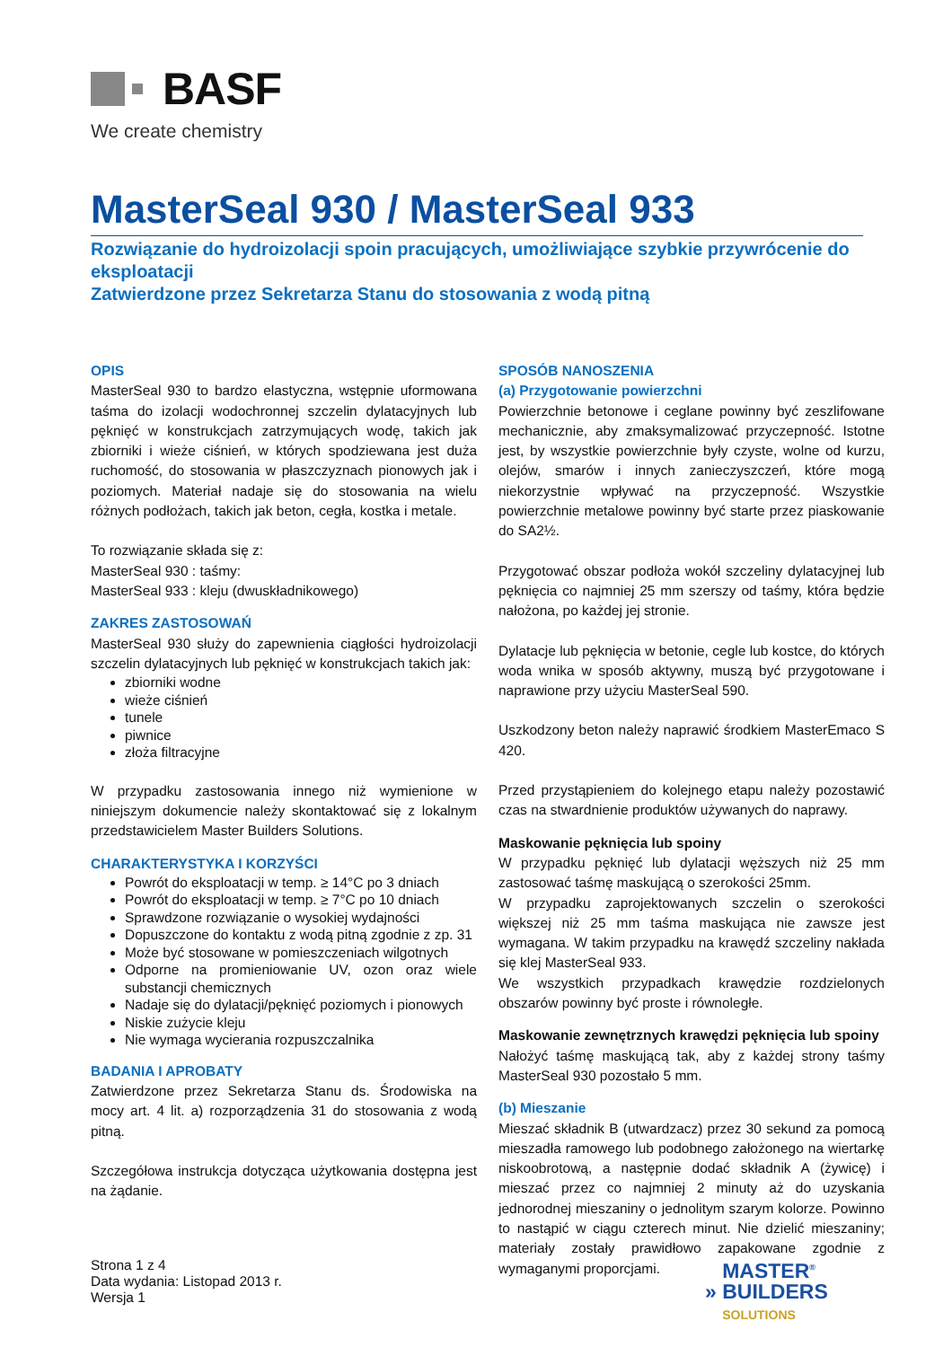BASF
We create chemistry
MasterSeal 930 / MasterSeal 933
Rozwiązanie do hydroizolacji spoin pracujących, umożliwiające szybkie przywrócenie do eksploatacji
Zatwierdzone przez Sekretarza Stanu do stosowania z wodą pitną
OPIS
MasterSeal 930 to bardzo elastyczna, wstępnie uformowana taśma do izolacji wodochronnej szczelin dylatacyjnych lub pęknięć w konstrukcjach zatrzymujących wodę, takich jak zbiorniki i wieże ciśnień, w których spodziewana jest duża ruchomość, do stosowania w płaszczyznach pionowych jak i poziomych. Materiał nadaje się do stosowania na wielu różnych podłożach, takich jak beton, cegła, kostka i metale.
To rozwiązanie składa się z:
MasterSeal 930 : taśmy:
MasterSeal 933 : kleju (dwuskładnikowego)
ZAKRES ZASTOSOWAŃ
MasterSeal 930 służy do zapewnienia ciągłości hydroizolacji szczelin dylatacyjnych lub pęknięć w konstrukcjach takich jak:
zbiorniki wodne
wieże ciśnień
tunele
piwnice
złoża filtracyjne
W przypadku zastosowania innego niż wymienione w niniejszym dokumencie należy skontaktować się z lokalnym przedstawicielem Master Builders Solutions.
CHARAKTERYSTYKA I KORZYŚCI
Powrót do eksploatacji w temp. ≥ 14°C po 3 dniach
Powrót do eksploatacji w temp. ≥ 7°C po 10 dniach
Sprawdzone rozwiązanie o wysokiej wydajności
Dopuszczone do kontaktu z wodą pitną zgodnie z zp. 31
Może być stosowane w pomieszczeniach wilgotnych
Odporne na promieniowanie UV, ozon oraz wiele substancji chemicznych
Nadaje się do dylatacji/pęknięć poziomych i pionowych
Niskie zużycie kleju
Nie wymaga wycierania rozpuszczalnika
BADANIA I APROBATY
Zatwierdzone przez Sekretarza Stanu ds. Środowiska na mocy art. 4 lit. a) rozporządzenia 31 do stosowania z wodą pitną.
Szczegółowa instrukcja dotycząca użytkowania dostępna jest na żądanie.
SPOSÓB NANOSZENIA
(a) Przygotowanie powierzchni
Powierzchnie betonowe i ceglane powinny być zeszlifowane mechanicznie, aby zmaksymalizować przyczepność. Istotne jest, by wszystkie powierzchnie były czyste, wolne od kurzu, olejów, smarów i innych zanieczyszczeń, które mogą niekorzystnie wpływać na przyczepność. Wszystkie powierzchnie metalowe powinny być starte przez piaskowanie do SA2½.
Przygotować obszar podłoża wokół szczeliny dylatacyjnej lub pęknięcia co najmniej 25 mm szerszy od taśmy, która będzie nałożona, po każdej jej stronie.
Dylatacje lub pęknięcia w betonie, cegle lub kostce, do których woda wnika w sposób aktywny, muszą być przygotowane i naprawione przy użyciu MasterSeal 590.
Uszkodzony beton należy naprawić środkiem MasterEmaco S 420.
Przed przystąpieniem do kolejnego etapu należy pozostawić czas na stwardnienie produktów używanych do naprawy.
Maskowanie pęknięcia lub spoiny
W przypadku pęknięć lub dylatacji węższych niż 25 mm zastosować taśmę maskującą o szerokości 25mm.
W przypadku zaprojektowanych szczelin o szerokości większej niż 25 mm taśma maskująca nie zawsze jest wymagana. W takim przypadku na krawędź szczeliny nakłada się klej MasterSeal 933.
We wszystkich przypadkach krawędzie rozdzielonych obszarów powinny być proste i równoległe.
Maskowanie zewnętrznych krawędzi pęknięcia lub spoiny
Nałożyć taśmę maskującą tak, aby z każdej strony taśmy MasterSeal 930 pozostało 5 mm.
(b) Mieszanie
Mieszać składnik B (utwardzacz) przez 30 sekund za pomocą mieszadła ramowego lub podobnego założonego na wiertarkę niskoobrotową, a następnie dodać składnik A (żywicę) i mieszać przez co najmniej 2 minuty aż do uzyskania jednorodnej mieszaniny o jednolitym szarym kolorze. Powinno to nastąpić w ciągu czterech minut. Nie dzielić mieszaniny; materiały zostały prawidłowo zapakowane zgodnie z wymaganymi proporcjami.
Strona 1 z 4
Data wydania: Listopad 2013 r.
Wersja 1
MASTER<sup>®</sup>
» BUILDERS
SOLUTIONS